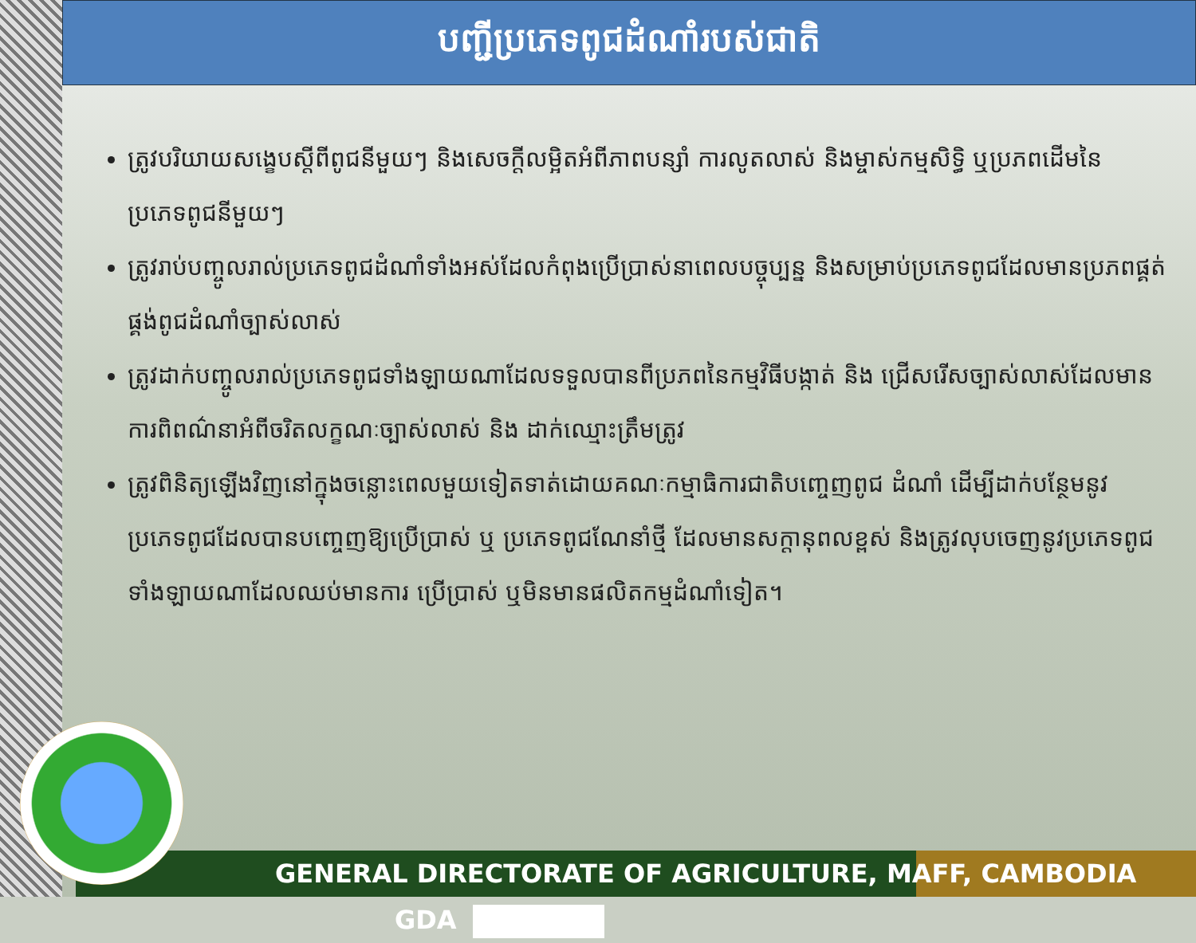បញ្ជីប្រភេទពូជដំណាំរបស់ជាតិ
ត្រូវបរិយាយសង្ខេបស្តីពីពូជនីមួយៗ និងសេចក្តីលម្អិតអំពីភាពបន្សាំ ការលូតលាស់ និងម្ចាស់កម្មសិទ្ធិ ឬប្រភពដើមនៃប្រភេទពូជនីមួយៗ
ត្រូវរាប់បញ្ចូលរាល់ប្រភេទពូជដំណាំទាំងអស់ដែលកំពុងប្រើប្រាស់នាពេលបច្ចុប្បន្ន និងសម្រាប់ប្រភេទពូជដែលមានប្រភពផ្គត់ផ្គង់ពូជដំណាំច្បាស់លាស់
ត្រូវដាក់បញ្ចូលរាល់ប្រភេទពូជទាំងឡាយណាដែលទទួលបានពីប្រភពនៃកម្មវិធីបង្កាត់ និង ជ្រើសរើសច្បាស់លាស់ដែលមានការពិពណ៌នាអំពីចរិតលក្ខណៈច្បាស់លាស់ និង ដាក់ឈ្មោះត្រឹមត្រូវ
ត្រូវពិនិត្យឡើងវិញនៅក្នុងចន្លោះពេលមួយទៀតទាត់ដោយគណៈកម្មាធិការជាតិបញ្ចេញពូជ ដំណាំ ដើម្បីដាក់បន្ថែមនូវប្រភេទពូជដែលបានបញ្ចេញឱ្យប្រើប្រាស់ ឬ ប្រភេទពូជណែនាំថ្មី ដែលមានសក្តានុពលខ្ពស់ និងត្រូវលុបចេញនូវប្រភេទពូជទាំងឡាយណាដែលឈប់មានការ ប្រើប្រាស់ ឬមិនមានផលិតកម្មដំណាំទៀត។
GENERAL DIRECTORATE OF AGRICULTURE, MAFF, CAMBODIA GDA